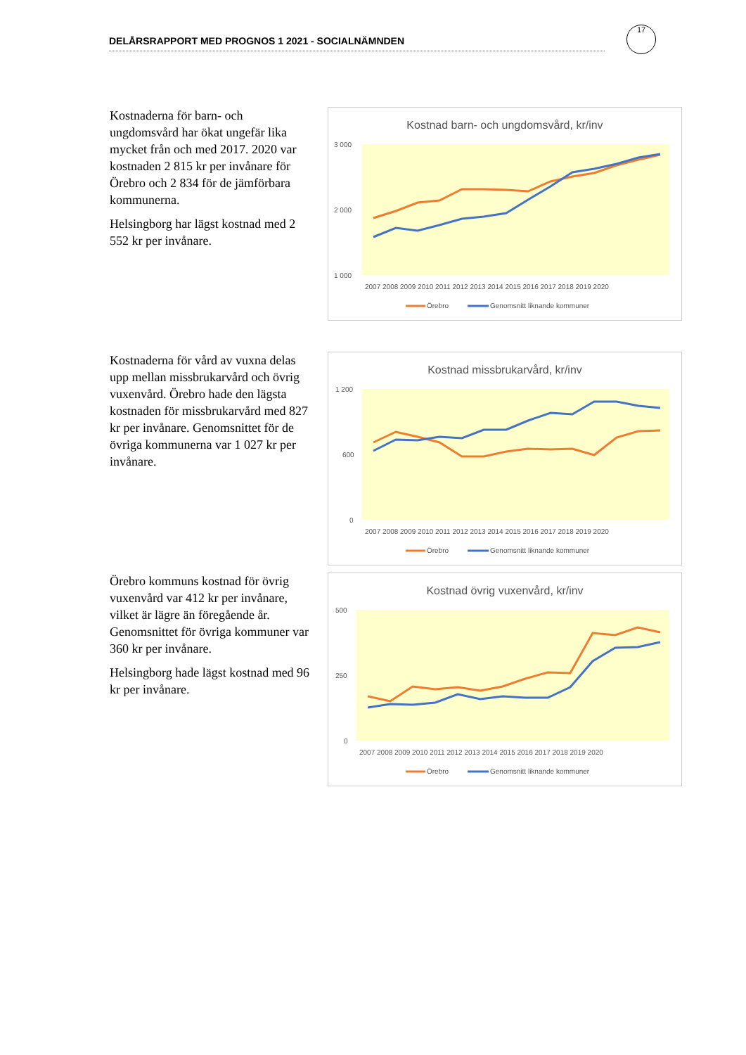DELÅRSRAPPORT MED PROGNOS 1 2021 - SOCIALNÄMNDEN
17
Kostnaderna för barn- och ungdomsvård har ökat ungefär lika mycket från och med 2017. 2020 var kostnaden 2 815 kr per invånare för Örebro och 2 834 för de jämförbara kommunerna.
Helsingborg har lägst kostnad med 2 552 kr per invånare.
Kostnad barn- och ungdomsvård, kr/inv
3 000
2 000
1 000
2007 2008 2009 2010 2011 2012 2013 2014 2015 2016 2017 2018 2019 2020
Örebro
Genomsnitt liknande kommuner
Kostnaderna för vård av vuxna delas upp mellan missbrukarvård och övrig vuxenvård. Örebro hade den lägsta kostnaden för missbrukarvård med 827 kr per invånare. Genomsnittet för de övriga kommunerna var 1 027 kr per invånare.
Kostnad missbrukarvård, kr/inv
1 200
600
0
2007 2008 2009 2010 2011 2012 2013 2014 2015 2016 2017 2018 2019 2020
Örebro
Genomsnitt liknande kommuner
Örebro kommuns kostnad för övrig vuxenvård var 412 kr per invånare, vilket är lägre än föregående år. Genomsnittet för övriga kommuner var 360 kr per invånare.
Helsingborg hade lägst kostnad med 96 kr per invånare.
Kostnad övrig vuxenvård, kr/inv
500
250
0
2007 2008 2009 2010 2011 2012 2013 2014 2015 2016 2017 2018 2019 2020
Örebro
Genomsnitt liknande kommuner